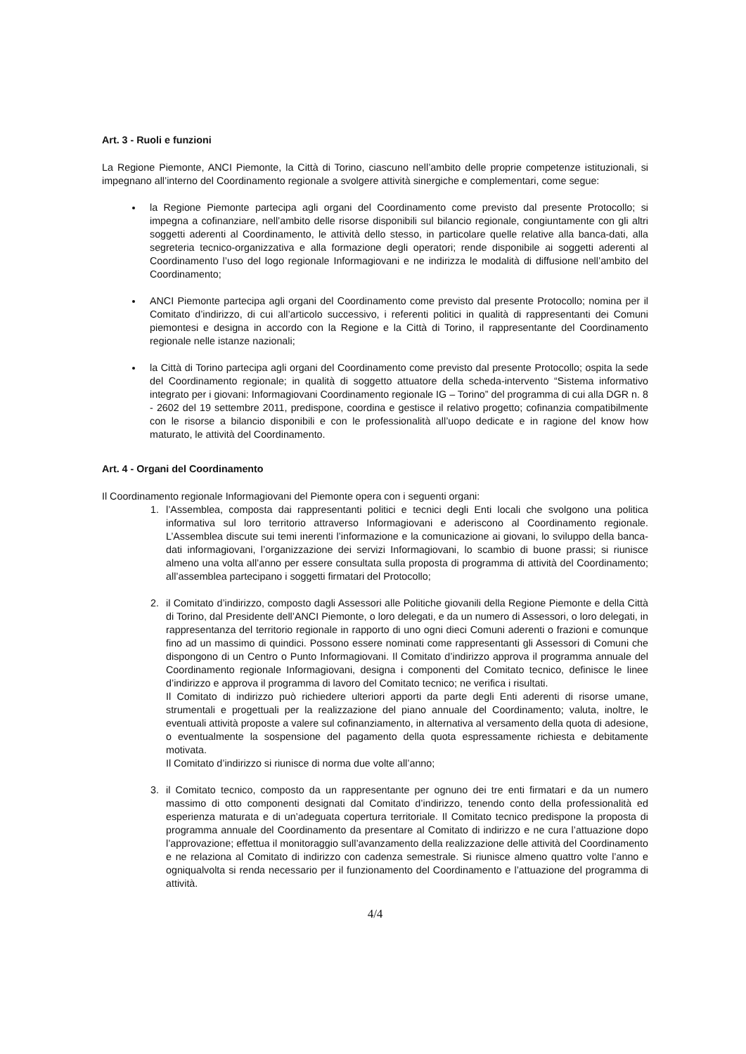Art. 3 - Ruoli e funzioni
La Regione Piemonte, ANCI Piemonte, la Città di Torino, ciascuno nell’ambito delle proprie competenze istituzionali, si impegnano all’interno del Coordinamento regionale a svolgere attività sinergiche e complementari, come segue:
la Regione Piemonte partecipa agli organi del Coordinamento come previsto dal presente Protocollo; si impegna a cofinanziare, nell’ambito delle risorse disponibili sul bilancio regionale, congiuntamente con gli altri soggetti aderenti al Coordinamento, le attività dello stesso, in particolare quelle relative alla banca-dati, alla segreteria tecnico-organizzativa e alla formazione degli operatori; rende disponibile ai soggetti aderenti al Coordinamento l’uso del logo regionale Informagiovani e ne indirizza le modalità di diffusione nell’ambito del Coordinamento;
ANCI Piemonte partecipa agli organi del Coordinamento come previsto dal presente Protocollo; nomina per il Comitato d’indirizzo, di cui all’articolo successivo, i referenti politici in qualità di rappresentanti dei Comuni piemontesi e designa in accordo con la Regione e la Città di Torino, il rappresentante del Coordinamento regionale nelle istanze nazionali;
la Città di Torino partecipa agli organi del Coordinamento come previsto dal presente Protocollo; ospita la sede del Coordinamento regionale; in qualità di soggetto attuatore della scheda-intervento “Sistema informativo integrato per i giovani: Informagiovani Coordinamento regionale IG – Torino” del programma di cui alla DGR n. 8 - 2602 del 19 settembre 2011, predispone, coordina e gestisce il relativo progetto; cofinanzia compatibilmente con le risorse a bilancio disponibili e con le professionalità all’uopo dedicate e in ragione del know how maturato, le attività del Coordinamento.
Art. 4 - Organi del Coordinamento
Il Coordinamento regionale Informagiovani del Piemonte opera con i seguenti organi:
1. l’Assemblea, composta dai rappresentanti politici e tecnici degli Enti locali che svolgono una politica informativa sul loro territorio attraverso Informagiovani e aderiscono al Coordinamento regionale. L’Assemblea discute sui temi inerenti l’informazione e la comunicazione ai giovani, lo sviluppo della banca-dati informagiovani, l’organizzazione dei servizi Informagiovani, lo scambio di buone prassi; si riunisce almeno una volta all’anno per essere consultata sulla proposta di programma di attività del Coordinamento; all’assemblea partecipano i soggetti firmatari del Protocollo;
2. il Comitato d’indirizzo, composto dagli Assessori alle Politiche giovanili della Regione Piemonte e della Città di Torino, dal Presidente dell’ANCI Piemonte, o loro delegati, e da un numero di Assessori, o loro delegati, in rappresentanza del territorio regionale in rapporto di uno ogni dieci Comuni aderenti o frazioni e comunque fino ad un massimo di quindici. Possono essere nominati come rappresentanti gli Assessori di Comuni che dispongono di un Centro o Punto Informagiovani. Il Comitato d’indirizzo approva il programma annuale del Coordinamento regionale Informagiovani, designa i componenti del Comitato tecnico, definisce le linee d’indirizzo e approva il programma di lavoro del Comitato tecnico; ne verifica i risultati.
Il Comitato di indirizzo può richiedere ulteriori apporti da parte degli Enti aderenti di risorse umane, strumentali e progettuali per la realizzazione del piano annuale del Coordinamento; valuta, inoltre, le eventuali attività proposte a valere sul cofinanziamento, in alternativa al versamento della quota di adesione, o eventualmente la sospensione del pagamento della quota espressamente richiesta e debitamente motivata.
Il Comitato d’indirizzo si riunisce di norma due volte all’anno;
3. il Comitato tecnico, composto da un rappresentante per ognuno dei tre enti firmatari e da un numero massimo di otto componenti designati dal Comitato d’indirizzo, tenendo conto della professionalità ed esperienza maturata e di un’adeguata copertura territoriale. Il Comitato tecnico predispone la proposta di programma annuale del Coordinamento da presentare al Comitato di indirizzo e ne cura l’attuazione dopo l’approvazione; effettua il monitoraggio sull’avanzamento della realizzazione delle attività del Coordinamento e ne relaziona al Comitato di indirizzo con cadenza semestrale. Si riunisce almeno quattro volte l’anno e ogniqualvolta si renda necessario per il funzionamento del Coordinamento e l’attuazione del programma di attività.
4/4